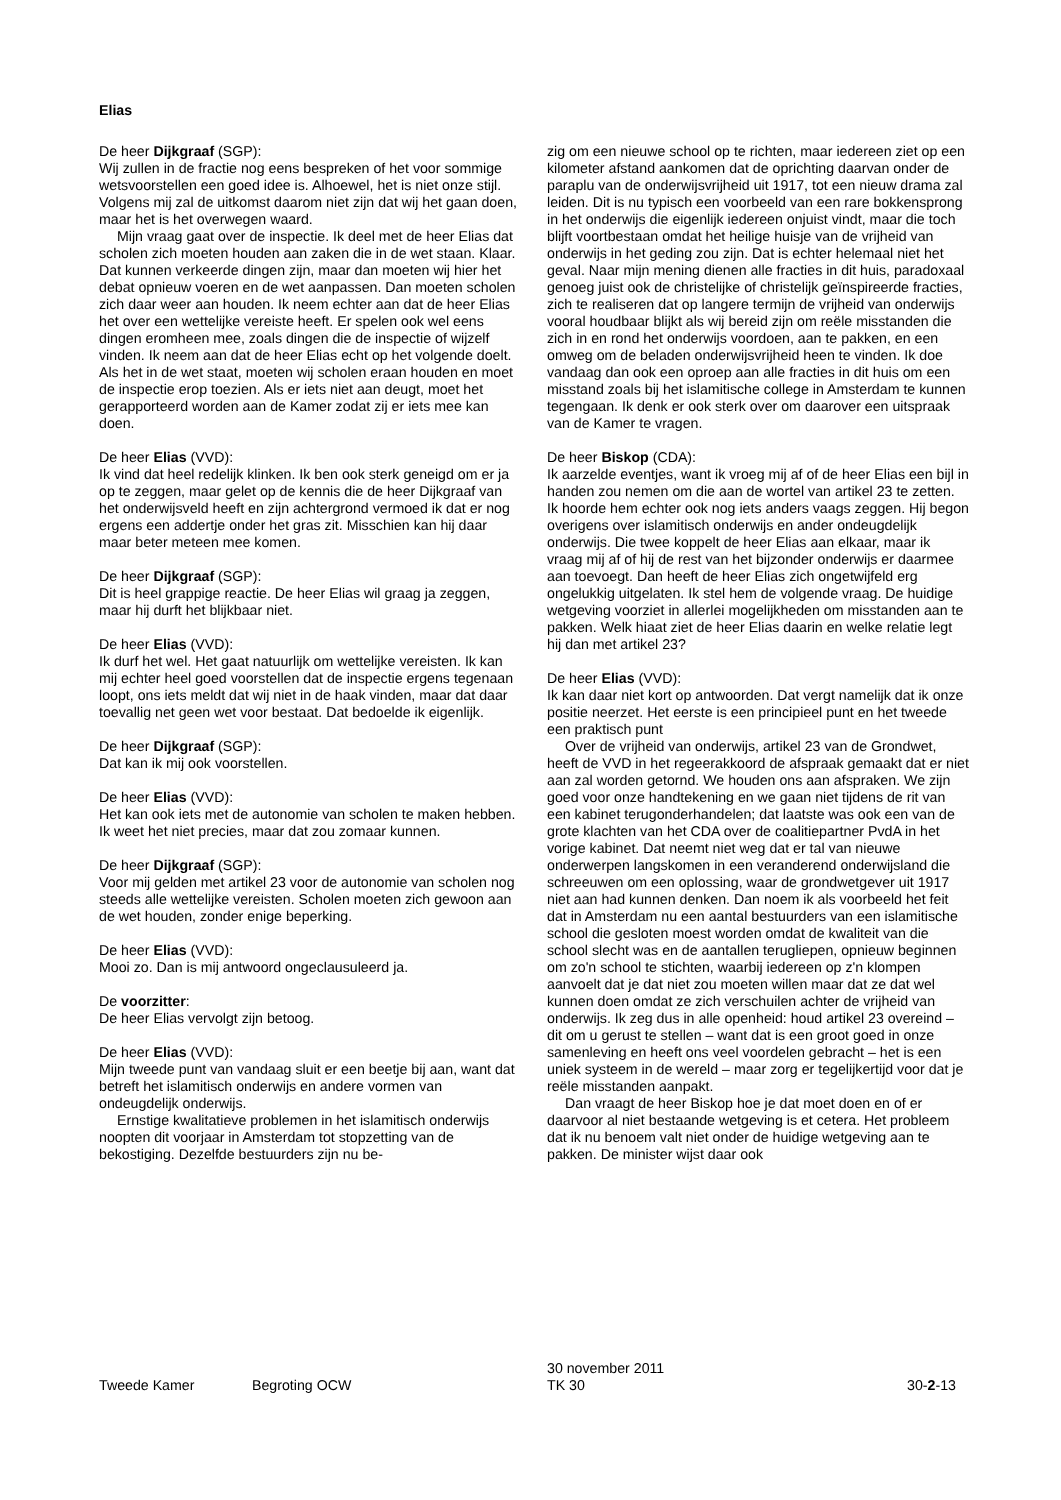Elias
De heer Dijkgraaf (SGP):
Wij zullen in de fractie nog eens bespreken of het voor sommige wetsvoorstellen een goed idee is. Alhoewel, het is niet onze stijl. Volgens mij zal de uitkomst daarom niet zijn dat wij het gaan doen, maar het is het overwegen waard.
Mijn vraag gaat over de inspectie. Ik deel met de heer Elias dat scholen zich moeten houden aan zaken die in de wet staan. Klaar. Dat kunnen verkeerde dingen zijn, maar dan moeten wij hier het debat opnieuw voeren en de wet aanpassen. Dan moeten scholen zich daar weer aan houden. Ik neem echter aan dat de heer Elias het over een wettelijke vereiste heeft. Er spelen ook wel eens dingen eromheen mee, zoals dingen die de inspectie of wijzelf vinden. Ik neem aan dat de heer Elias echt op het volgende doelt. Als het in de wet staat, moeten wij scholen eraan houden en moet de inspectie erop toezien. Als er iets niet aan deugt, moet het gerapporteerd worden aan de Kamer zodat zij er iets mee kan doen.
De heer Elias (VVD):
Ik vind dat heel redelijk klinken. Ik ben ook sterk geneigd om er ja op te zeggen, maar gelet op de kennis die de heer Dijkgraaf van het onderwijsveld heeft en zijn achtergrond vermoed ik dat er nog ergens een addertje onder het gras zit. Misschien kan hij daar maar beter meteen mee komen.
De heer Dijkgraaf (SGP):
Dit is heel grappige reactie. De heer Elias wil graag ja zeggen, maar hij durft het blijkbaar niet.
De heer Elias (VVD):
Ik durf het wel. Het gaat natuurlijk om wettelijke vereisten. Ik kan mij echter heel goed voorstellen dat de inspectie ergens tegenaan loopt, ons iets meldt dat wij niet in de haak vinden, maar dat daar toevallig net geen wet voor bestaat. Dat bedoelde ik eigenlijk.
De heer Dijkgraaf (SGP):
Dat kan ik mij ook voorstellen.
De heer Elias (VVD):
Het kan ook iets met de autonomie van scholen te maken hebben. Ik weet het niet precies, maar dat zou zomaar kunnen.
De heer Dijkgraaf (SGP):
Voor mij gelden met artikel 23 voor de autonomie van scholen nog steeds alle wettelijke vereisten. Scholen moeten zich gewoon aan de wet houden, zonder enige beperking.
De heer Elias (VVD):
Mooi zo. Dan is mij antwoord ongeclausuleerd ja.
De voorzitter:
De heer Elias vervolgt zijn betoog.
De heer Elias (VVD):
Mijn tweede punt van vandaag sluit er een beetje bij aan, want dat betreft het islamitisch onderwijs en andere vormen van ondeugdelijk onderwijs.
Ernstige kwalitatieve problemen in het islamitisch onderwijs noopten dit voorjaar in Amsterdam tot stopzetting van de bekostiging. Dezelfde bestuurders zijn nu be-
zig om een nieuwe school op te richten, maar iedereen ziet op een kilometer afstand aankomen dat de oprichting daarvan onder de paraplu van de onderwijsvrijheid uit 1917, tot een nieuw drama zal leiden. Dit is nu typisch een voorbeeld van een rare bokkensprong in het onderwijs die eigenlijk iedereen onjuist vindt, maar die toch blijft voortbestaan omdat het heilige huisje van de vrijheid van onderwijs in het geding zou zijn. Dat is echter helemaal niet het geval. Naar mijn mening dienen alle fracties in dit huis, paradoxaal genoeg juist ook de christelijke of christelijk geïnspireerde fracties, zich te realiseren dat op langere termijn de vrijheid van onderwijs vooral houdbaar blijkt als wij bereid zijn om reële misstanden die zich in en rond het onderwijs voordoen, aan te pakken, en een omweg om de beladen onderwijsvrijheid heen te vinden. Ik doe vandaag dan ook een oproep aan alle fracties in dit huis om een misstand zoals bij het islamitische college in Amsterdam te kunnen tegengaan. Ik denk er ook sterk over om daarover een uitspraak van de Kamer te vragen.
De heer Biskop (CDA):
Ik aarzelde eventjes, want ik vroeg mij af of de heer Elias een bijl in handen zou nemen om die aan de wortel van artikel 23 te zetten. Ik hoorde hem echter ook nog iets anders vaags zeggen. Hij begon overigens over islamitisch onderwijs en ander ondeugdelijk onderwijs. Die twee koppelt de heer Elias aan elkaar, maar ik vraag mij af of hij de rest van het bijzonder onderwijs er daarmee aan toevoegt. Dan heeft de heer Elias zich ongetwijfeld erg ongelukkig uitgelaten. Ik stel hem de volgende vraag. De huidige wetgeving voorziet in allerlei mogelijkheden om misstanden aan te pakken. Welk hiaat ziet de heer Elias daarin en welke relatie legt hij dan met artikel 23?
De heer Elias (VVD):
Ik kan daar niet kort op antwoorden. Dat vergt namelijk dat ik onze positie neerzet. Het eerste is een principieel punt en het tweede een praktisch punt
Over de vrijheid van onderwijs, artikel 23 van de Grondwet, heeft de VVD in het regeerakkoord de afspraak gemaakt dat er niet aan zal worden getornd. We houden ons aan afspraken. We zijn goed voor onze handtekening en we gaan niet tijdens de rit van een kabinet terugonderhandelen; dat laatste was ook een van de grote klachten van het CDA over de coalitiepartner PvdA in het vorige kabinet. Dat neemt niet weg dat er tal van nieuwe onderwerpen langskomen in een veranderend onderwijsland die schreeuwen om een oplossing, waar de grondwetgever uit 1917 niet aan had kunnen denken. Dan noem ik als voorbeeld het feit dat in Amsterdam nu een aantal bestuurders van een islamitische school die gesloten moest worden omdat de kwaliteit van die school slecht was en de aantallen terugliepen, opnieuw beginnen om zo'n school te stichten, waarbij iedereen op z'n klompen aanvoelt dat je dat niet zou moeten willen maar dat ze dat wel kunnen doen omdat ze zich verschuilen achter de vrijheid van onderwijs. Ik zeg dus in alle openheid: houd artikel 23 overeind – dit om u gerust te stellen – want dat is een groot goed in onze samenleving en heeft ons veel voordelen gebracht – het is een uniek systeem in de wereld – maar zorg er tegelijkertijd voor dat je reële misstanden aanpakt.
Dan vraagt de heer Biskop hoe je dat moet doen en of er daarvoor al niet bestaande wetgeving is et cetera. Het probleem dat ik nu benoem valt niet onder de huidige wetgeving aan te pakken. De minister wijst daar ook
Tweede Kamer Begroting OCW
30 november 2011
TK 30
30-2-13